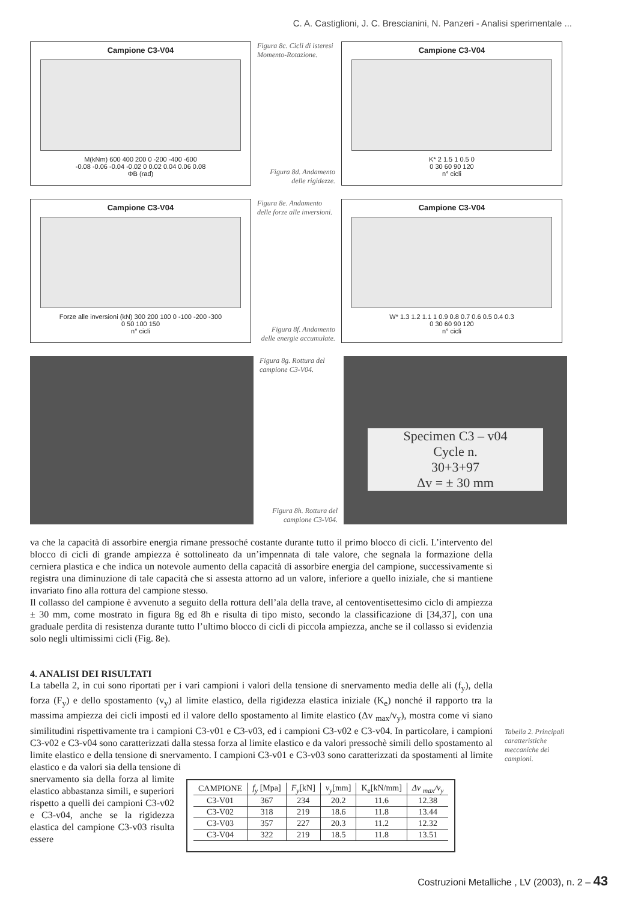C. A. Castiglioni, J. C. Brescianini, N. Panzeri - Analisi sperimentale ...
Campione C3-V04
M(kNm) 600 400 200 0 -200 -400 -600
-0.08 -0.06 -0.04 -0.02 0 0.02 0.04 0.06 0.08
ΦB (rad)
Figura 8c. Cicli di isteresi Momento-Rotazione.
Figura 8d. Andamento delle rigidezze.
Campione C3-V04
K* 2 1.5 1 0.5 0
0 30 60 90 120
n° cicli
Campione C3-V04
Forze alle inversioni (kN) 300 200 100 0 -100 -200 -300
0 50 100 150
n° cicli
Figura 8e. Andamento delle forze alle inversioni.
Figura 8f. Andamento delle energie accumulate.
Campione C3-V04
W* 1.3 1.2 1.1 1 0.9 0.8 0.7 0.6 0.5 0.4 0.3
0 30 60 90 120
n° cicli
Figura 8g. Rottura del campione C3-V04.
Figura 8h. Rottura del campione C3-V04.
Specimen C3 – v04
Cycle n.
30+3+97
Δv = ± 30 mm
va che la capacità di assorbire energia rimane pressoché costante durante tutto il primo blocco di cicli. L’intervento del blocco di cicli di grande ampiezza è sottolineato da un’impennata di tale valore, che segnala la formazione della cerniera plastica e che indica un notevole aumento della capacità di assorbire energia del campione, successivamente si registra una diminuzione di tale capacità che si assesta attorno ad un valore, inferiore a quello iniziale, che si mantiene invariato fino alla rottura del campione stesso.
Il collasso del campione è avvenuto a seguito della rottura dell’ala della trave, al centoventisettesimo ciclo di ampiezza ± 30 mm, come mostrato in figura 8g ed 8h e risulta di tipo misto, secondo la classificazione di [34,37], con una graduale perdita di resistenza durante tutto l’ultimo blocco di cicli di piccola ampiezza, anche se il collasso si evidenzia solo negli ultimissimi cicli (Fig. 8e).
4. ANALISI DEI RISULTATI
La tabella 2, in cui sono riportati per i vari campioni i valori della tensione di snervamento media delle ali (f<sub>y</sub>), della forza (F<sub>y</sub>) e dello spostamento (v<sub>y</sub>) al limite elastico, della rigidezza elastica iniziale (K<sub>e</sub>) nonché il rapporto tra la massima ampiezza dei cicli imposti ed il valore dello spostamento al limite elastico (Δv <sub>max</sub>/v<sub>y</sub>), mostra come vi siano similitudini rispettivamente tra i campioni C3-v01 e C3-v03, ed i campioni C3-v02 e C3-v04. In particolare, i campioni C3-v02 e C3-v04 sono caratterizzati dalla stessa forza al limite elastico e da valori pressochè simili dello spostamento al limite elastico e della tensione di snervamento. I campioni C3-v01 e C3-v03 sono caratterizzati da spostamenti al limite elastico e da valori sia della tensione di
Tabella 2. Principali caratteristiche meccaniche dei campioni.
snervamento sia della forza al limite elastico abbastanza simili, e superiori rispetto a quelli dei campioni C3-v02 e C3-v04, anche se la rigidezza elastica del campione C3-v03 risulta essere
| CAMPIONE | f<sub>y</sub> [Mpa] | F<sub>y</sub> [kN] | v<sub>y</sub> [mm] | K<sub>e</sub>[kN/mm] | Δv <sub>max</sub>/v<sub>y</sub> |
| --- | --- | --- | --- | --- | --- |
| C3-V01 | 367 | 234 | 20.2 | 11.6 | 12.38 |
| C3-V02 | 318 | 219 | 18.6 | 11.8 | 13.44 |
| C3-V03 | 357 | 227 | 20.3 | 11.2 | 12.32 |
| C3-V04 | 322 | 219 | 18.5 | 11.8 | 13.51 |
Costruzioni Metalliche , LV (2003), n. 2 – 43